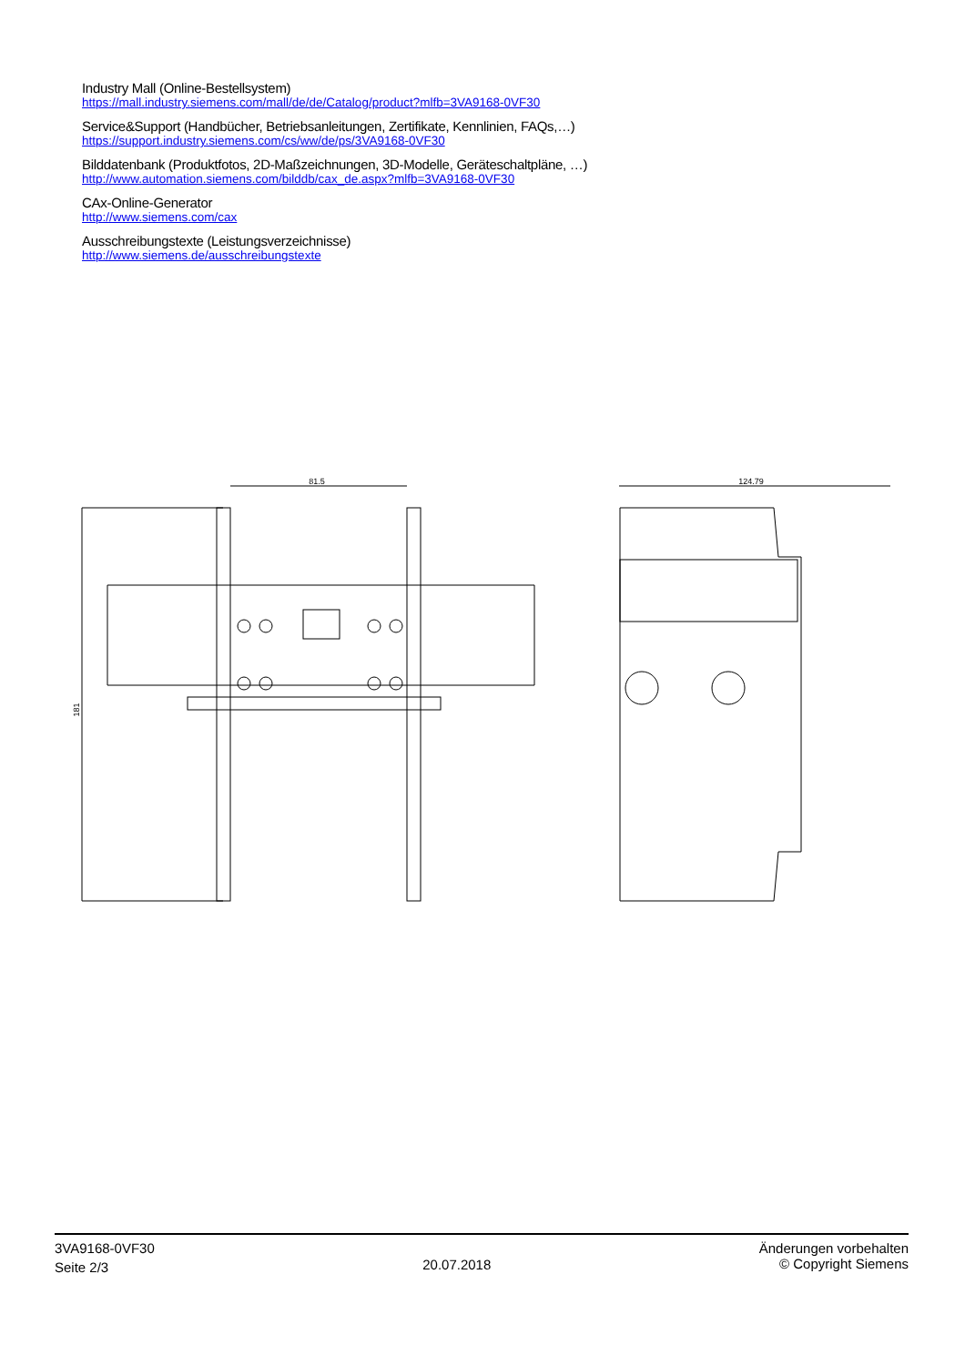Industry Mall (Online-Bestellsystem)
https://mall.industry.siemens.com/mall/de/de/Catalog/product?mlfb=3VA9168-0VF30
Service&Support (Handbücher, Betriebsanleitungen, Zertifikate, Kennlinien, FAQs,…)
https://support.industry.siemens.com/cs/ww/de/ps/3VA9168-0VF30
Bilddatenbank (Produktfotos, 2D-Maßzeichnungen, 3D-Modelle, Geräteschaltpläne, …)
http://www.automation.siemens.com/bilddb/cax_de.aspx?mlfb=3VA9168-0VF30
CAx-Online-Generator
http://www.siemens.com/cax
Ausschreibungstexte (Leistungsverzeichnisse)
http://www.siemens.de/ausschreibungstexte
81.5
181
124.79
3VA9168-0VF30
Seite 2/3
20.07.2018
Änderungen vorbehalten
© Copyright Siemens